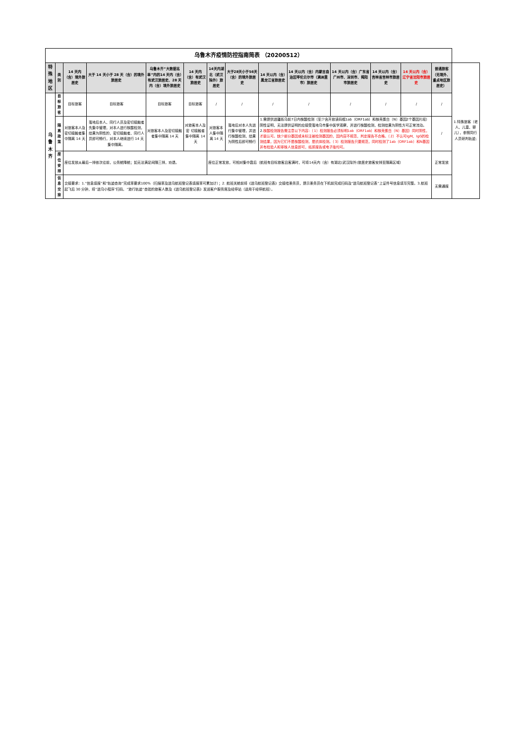| 乌鲁木齐疫情防控指南简表 （20200512） | | | | | | | | | | | | | | |
| 特殊地区 | 类别 | 14 天内（含）境外旅居史 | 大于 14 天小于 28 天（含）的境外旅居史 | 乌鲁木齐“大数据名单”内的14 天内（含）有武汉旅居史、28 天内（含）境外旅居史 | 14 天内（含）有武汉旅居史 | 14天内湖北（武汉除外）旅居史 | 大于28天小于56天（含）的境外旅居史 | 14 天以内（含）黑龙江省旅居史 | 14 天以内（含）内蒙古自治区呼伦贝尔市（满洲里市）旅居史 | 14 天以内（含）广东省广州市、深圳市、揭阳市旅居史 | 14 天以内（含）吉林省吉林市旅居史 | 14 天以内（含）辽宁省沈阳市旅居史 | 普通旅客（无境外、重点地区旅居史） | 1.特殊旅客（老人、儿童、婴儿），参照同行人员研判轨迹; |
| 乌鲁木齐 | 目标旅客 | 目标旅客 | 目标旅客 | 目标旅客 | 目标旅客 | / | / | / | / | / | / | / | / | |
| | 隔离政策 | 对旅客本人及密切接触者集中隔离 14 天 | 落地后本人、同行人员及密切接触者先集中管理，对本人进行核酸检测，结果为阴性的，密切接触者、同行人员即可畅行，对本人继续进行 14 天集中隔离。 | 对旅客本人及密切接触者集中隔离 14 天 | 对旅客本人及密 切接触者集中隔离 14 天 | 对旅客本人集中隔离 14 天 | 落地后对本人先进行集中管理，并进行核酸检测，结果为阴性后即可畅行 | 1.需提供进疆抵乌前7日内核酸检测（至少含开放读码框1ab（ORF1ab）和核壳蛋白（N）基因2个基因片段）阴性证明，无法提供证明的应接受落地乌市集中医学观察，并进行核酸检测，检测结果为阴性方可正常流动。 2. 核酸检测报告需注意以下内容：（1）检测报告必须标明1ab（ORF1ab）和核壳蛋白（N）基因）同时阴性，才能认可。缺少部分基因或未标注被检测基因的，因内容不规范，判定报告不合格。（2）不认可IgM、IgG的检测结果，因为它们不是核酸检测，是抗体检测。（3）检测报告只要规范，同时检测了1ab（ORF1ab）和N基因并有检验人和审核人信息即可，纸质报告或电子版均可。 | | | | | / | |
| | 座位安排 | 座位发放从最后一排依次往前，公务舱降舱；如无法满足间隔三排，劝退。 | | | | 座位正常发放，可相对集中靠后（航班有目标旅客且客满时，可将14天内（含）有湖北(武汉除外)旅居史旅客安排至隔离区域） | | | | | | | 正常发放 | |
| | 信息交接 | 交接要求：1.“信息填报”和“轨迹查询”完成率要求100%（扫描率及进乌航班登记表填报率可累加计）；2. 航班关舱前将《进乌航班登记表》交接给乘务员，提示乘务员在下机前完成扫码及“进乌航班登记表”上证件号信息填写完整。3.航班起飞后 30 分钟，将“进乌小程序”扫码、“旅行轨迹“查验的旅客人数及《进乌航班登记表》发送客户服务席及经停站（适用于经停航班）。 | | | | | | | | | | | 无需通报 | |